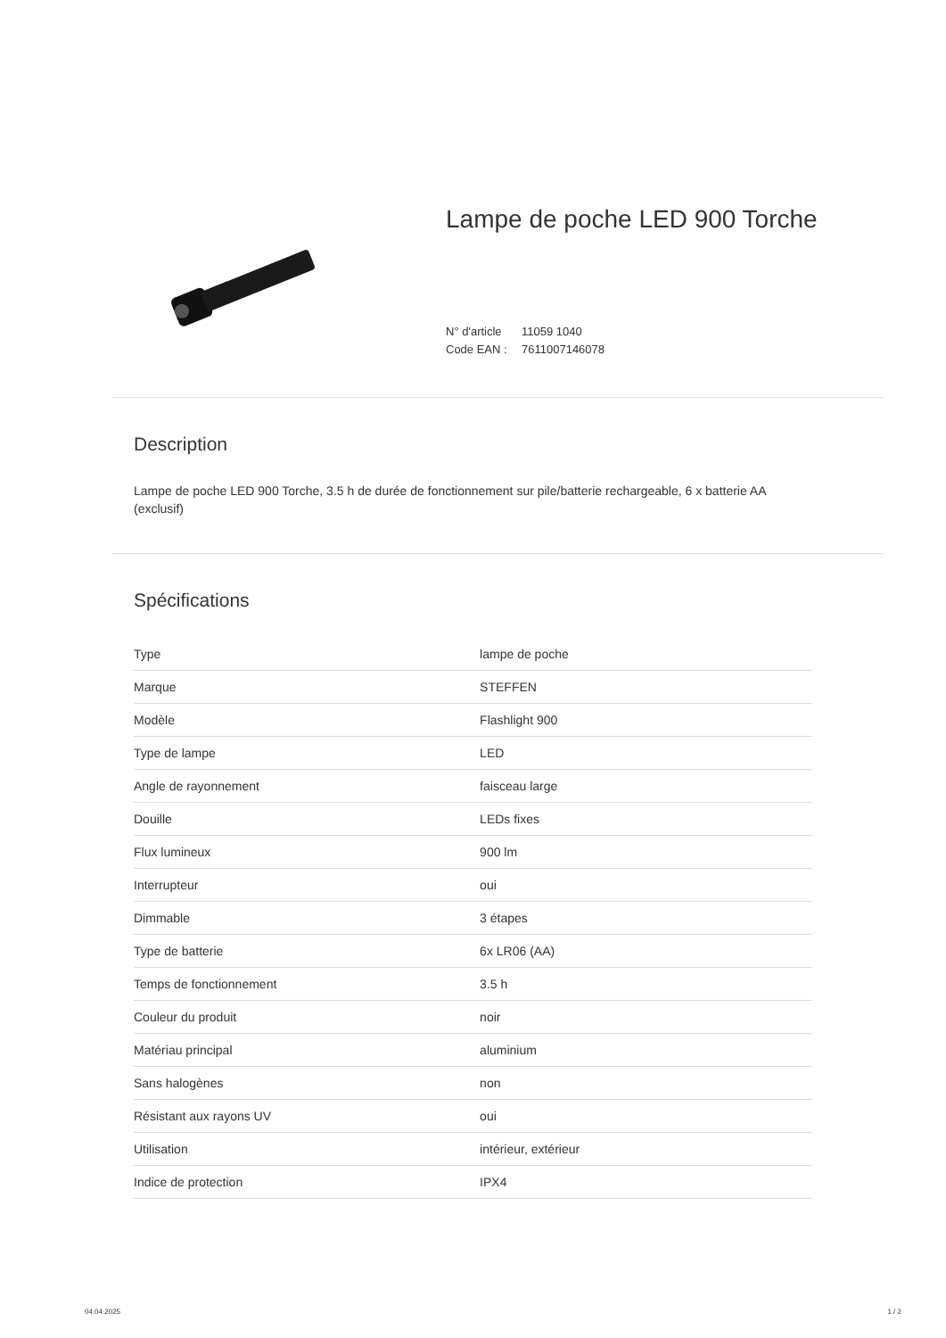Lampe de poche LED 900 Torche
N° d'article 11059 1040
Code EAN : 7611007146078
Description
Lampe de poche LED 900 Torche, 3.5 h de durée de fonctionnement sur pile/batterie rechargeable, 6 x batterie AA (exclusif)
Spécifications
| Type | lampe de poche |
| Marque | STEFFEN |
| Modèle | Flashlight 900 |
| Type de lampe | LED |
| Angle de rayonnement | faisceau large |
| Douille | LEDs fixes |
| Flux lumineux | 900 lm |
| Interrupteur | oui |
| Dimmable | 3 étapes |
| Type de batterie | 6x LR06 (AA) |
| Temps de fonctionnement | 3.5 h |
| Couleur du produit | noir |
| Matériau principal | aluminium |
| Sans halogènes | non |
| Résistant aux rayons UV | oui |
| Utilisation | intérieur, extérieur |
| Indice de protection | IPX4 |
04.04.2025 1 / 2